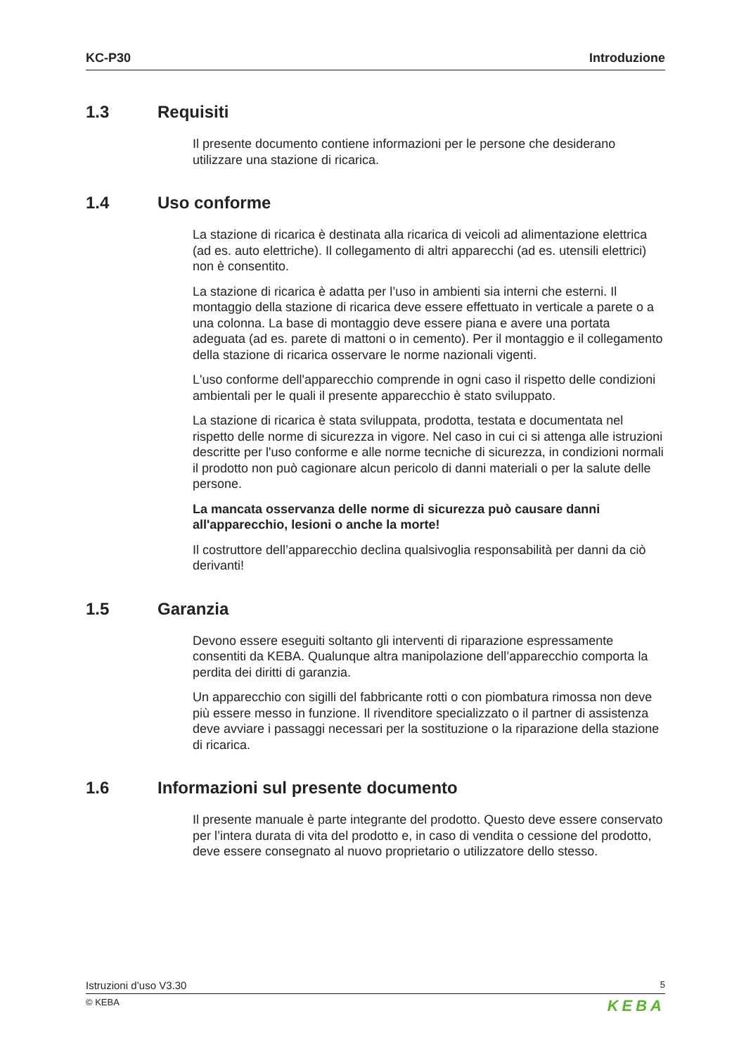KC-P30 Introduzione
1.3 Requisiti
Il presente documento contiene informazioni per le persone che desiderano utilizzare una stazione di ricarica.
1.4 Uso conforme
La stazione di ricarica è destinata alla ricarica di veicoli ad alimentazione elettrica (ad es. auto elettriche). Il collegamento di altri apparecchi (ad es. utensili elettrici) non è consentito.
La stazione di ricarica è adatta per l’uso in ambienti sia interni che esterni. Il montaggio della stazione di ricarica deve essere effettuato in verticale a parete o a una colonna. La base di montaggio deve essere piana e avere una portata adeguata (ad es. parete di mattoni o in cemento). Per il montaggio e il collegamento della stazione di ricarica osservare le norme nazionali vigenti.
L'uso conforme dell'apparecchio comprende in ogni caso il rispetto delle condizioni ambientali per le quali il presente apparecchio è stato sviluppato.
La stazione di ricarica è stata sviluppata, prodotta, testata e documentata nel rispetto delle norme di sicurezza in vigore. Nel caso in cui ci si attenga alle istruzioni descritte per l'uso conforme e alle norme tecniche di sicurezza, in condizioni normali il prodotto non può cagionare alcun pericolo di danni materiali o per la salute delle persone.
La mancata osservanza delle norme di sicurezza può causare danni all'apparecchio, lesioni o anche la morte!
Il costruttore dell’apparecchio declina qualsivoglia responsabilità per danni da ciò derivanti!
1.5 Garanzia
Devono essere eseguiti soltanto gli interventi di riparazione espressamente consentiti da KEBA. Qualunque altra manipolazione dell’apparecchio comporta la perdita dei diritti di garanzia.
Un apparecchio con sigilli del fabbricante rotti o con piombatura rimossa non deve più essere messo in funzione. Il rivenditore specializzato o il partner di assistenza deve avviare i passaggi necessari per la sostituzione o la riparazione della stazione di ricarica.
1.6 Informazioni sul presente documento
Il presente manuale è parte integrante del prodotto. Questo deve essere conservato per l’intera durata di vita del prodotto e, in caso di vendita o cessione del prodotto, deve essere consegnato al nuovo proprietario o utilizzatore dello stesso.
Istruzioni d’uso V3.30 5
© KEBA KEBA